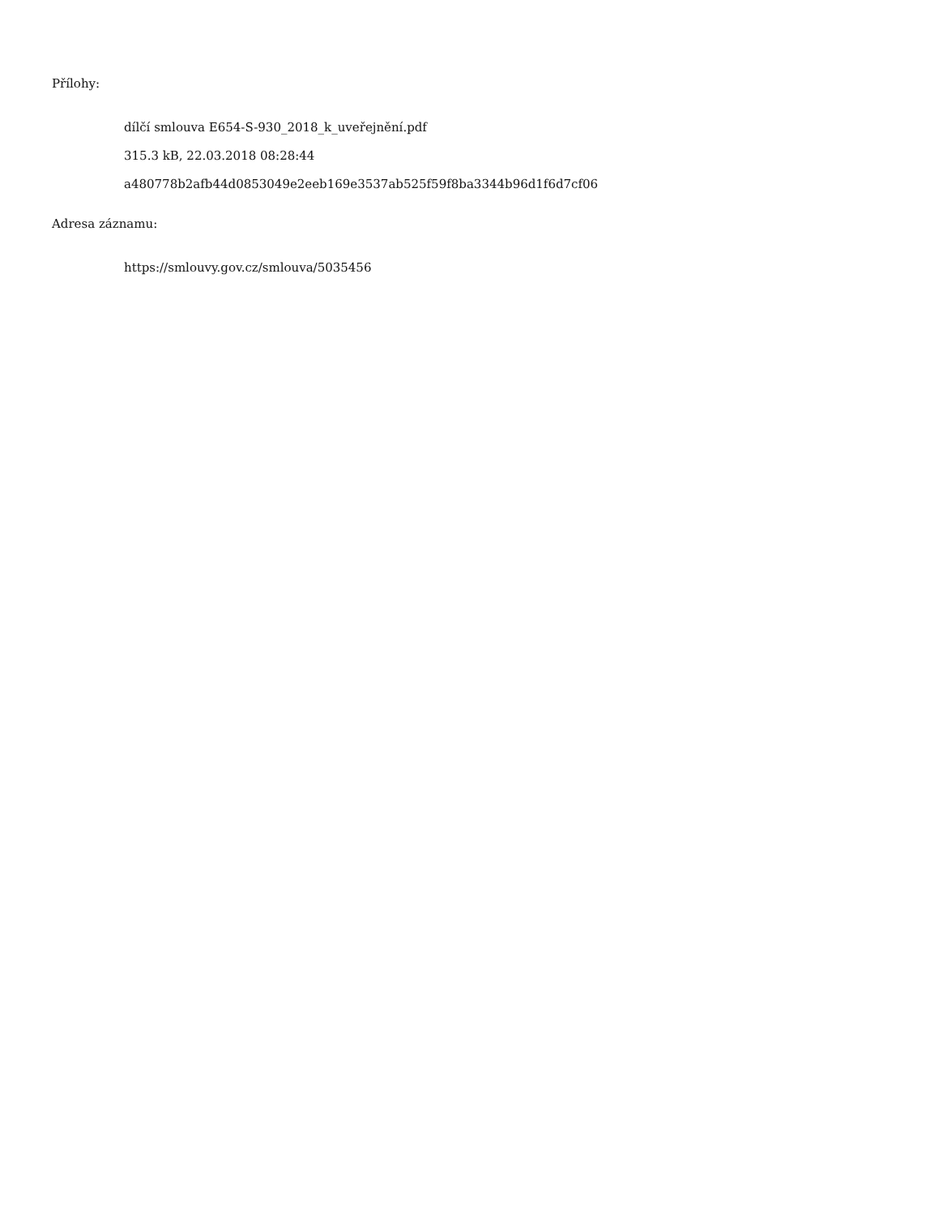Přílohy:
dílčí smlouva E654-S-930_2018_k_uveřejnění.pdf
315.3 kB, 22.03.2018 08:28:44
a480778b2afb44d0853049e2eeb169e3537ab525f59f8ba3344b96d1f6d7cf06
Adresa záznamu:
https://smlouvy.gov.cz/smlouva/5035456